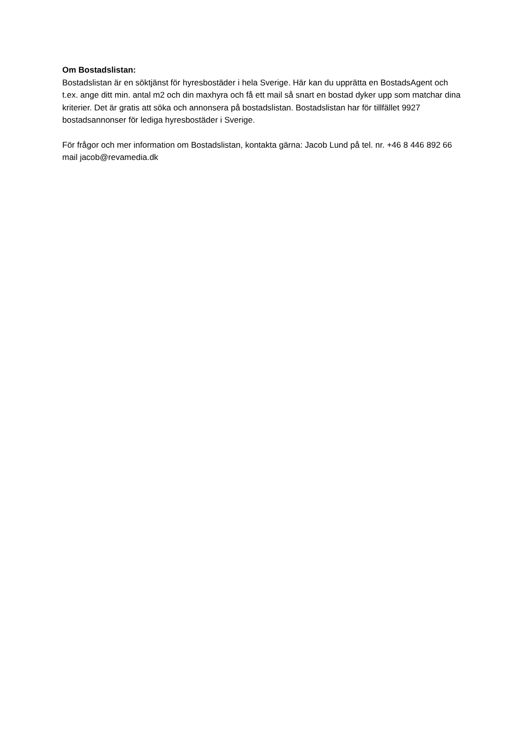Om Bostadslistan:
Bostadslistan är en söktjänst för hyresbostäder i hela Sverige. Här kan du upprätta en BostadsAgent och t.ex. ange ditt min. antal m2 och din maxhyra och få ett mail så snart en bostad dyker upp som matchar dina kriterier. Det är gratis att söka och annonsera på bostadslistan. Bostadslistan har för tillfället 9927 bostadsannonser för lediga hyresbostäder i Sverige.
För frågor och mer information om Bostadslistan, kontakta gärna: Jacob Lund på tel. nr. +46 8 446 892 66 mail jacob@revamedia.dk